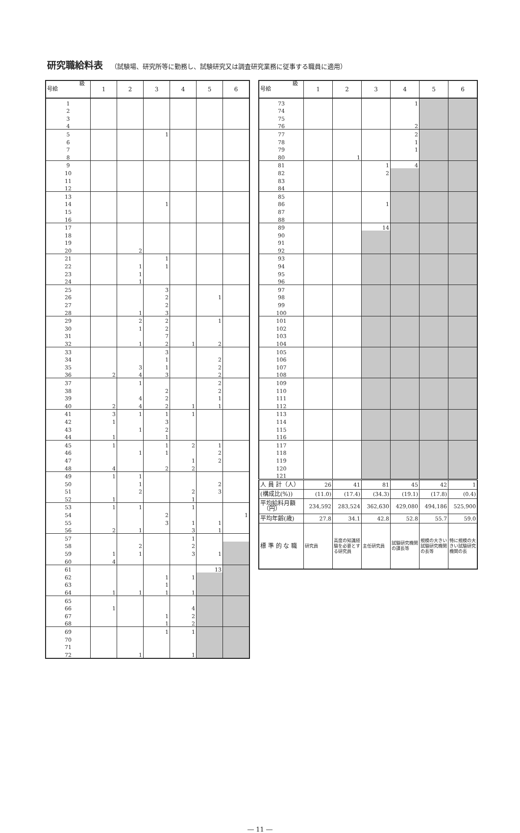研究職給料表 （試験場、研究所等に勤務し、試験研究又は調査研究業務に従事する職員に適用）
| 級 号給 | 1 | 2 | 3 | 4 | 5 | 6 |
| --- | --- | --- | --- | --- | --- | --- |
| 1 | | | | | | |
| 2 | | | | | | |
| 3 | | | | | | |
| 4 | | | | | | |
| 5 | | | 1 | | | |
| 6 | | | | | | |
| 7 | | | | | | |
| 8 | | | | | | |
| 9 | | | | | | |
| 10 | | | | | | |
| 11 | | | | | | |
| 12 | | | | | | |
| 13 | | | | | | |
| 14 | | | 1 | | | |
| 15 | | | | | | |
| 16 | | | | | | |
| 17 | | | | | | |
| 18 | | | | | | |
| 19 | | | | | | |
| 20 | | 2 | | | | |
| 21 | | | 1 | | | |
| 22 | | 1 | 1 | | | |
| 23 | | 1 | | | | |
| 24 | | 1 | | | | |
| 25 | | | 3 | | | |
| 26 | | | 2 | | 1 | |
| 27 | | | 2 | | | |
| 28 | | 1 | 3 | | | |
| 29 | | 2 | 2 | | 1 | |
| 30 | | 1 | 2 | | | |
| 31 | | | 7 | | | |
| 32 | | 1 | 2 | 1 | 2 | |
| 33 | | | 3 | | | |
| 34 | | | 1 | | 2 | |
| 35 | | 3 | 1 | | 2 | |
| 36 | 2 | 4 | 3 | | 2 | |
| 37 | | 1 | | | 2 | |
| 38 | | | 2 | | 2 | |
| 39 | | 4 | 2 | | 1 | |
| 40 | 2 | 4 | 2 | 1 | 1 | |
| 41 | 3 | 1 | 1 | 1 | | |
| 42 | 1 | | 3 | | | |
| 43 | | 1 | 2 | | | |
| 44 | 1 | | 1 | | | |
| 45 | 1 | | 1 | 2 | 1 | |
| 46 | | 1 | 1 | | 2 | |
| 47 | | | | 1 | 2 | |
| 48 | 4 | | 2 | 2 | | |
| 49 | 1 | 1 | | | | |
| 50 | | 1 | | | 2 | |
| 51 | | 2 | | 2 | 3 | |
| 52 | 1 | | | 1 | | |
| 53 | 1 | 1 | | 1 | | |
| 54 | | | 2 | | | 1 |
| 55 | | | 3 | 1 | 1 | |
| 56 | 2 | 1 | | 3 | 1 | |
| 57 | | | | 1 | | |
| 58 | | 2 | | 2 | | |
| 59 | 1 | 1 | | 3 | 1 | |
| 60 | 4 | | | | | |
| 61 | | | | | 13 | |
| 62 | | | 1 | 1 | | |
| 63 | | | 1 | | | |
| 64 | 1 | 1 | 1 | 1 | | |
| 65 | | | | | | |
| 66 | 1 | | | 4 | | |
| 67 | | | 1 | 2 | | |
| 68 | | | 1 | 2 | | |
| 69 | | | 1 | 1 | | |
| 70 | | | | | | |
| 71 | | | | | | |
| 72 | | 1 | | 1 | | |
| 級 号給 | 1 | 2 | 3 | 4 | 5 | 6 |
| --- | --- | --- | --- | --- | --- | --- |
| 73 | | | | 1 | | |
| 74 | | | | | | |
| 75 | | | | | | |
| 76 | | | | 2 | | |
| 77 | | | | 2 | | |
| 78 | | | | 1 | | |
| 79 | | | | 1 | | |
| 80 | | 1 | | | | |
| 81 | | | 1 | 4 | | |
| 82 | | | 2 | | | |
| 83 | | | | | | |
| 84 | | | | | | |
| 85 | | | | | | |
| 86 | | | 1 | | | |
| 87 | | | | | | |
| 88 | | | | | | |
| 89 | | | 14 | | | |
| 90 | | | | | | |
| 91 | | | | | | |
| 92 | | | | | | |
| 93 | | | | | | |
| 94 | | | | | | |
| 95 | | | | | | |
| 96 | | | | | | |
| 97 | | | | | | |
| 98 | | | | | | |
| 99 | | | | | | |
| 100 | | | | | | |
| 101 | | | | | | |
| 102 | | | | | | |
| 103 | | | | | | |
| 104 | | | | | | |
| 105 | | | | | | |
| 106 | | | | | | |
| 107 | | | | | | |
| 108 | | | | | | |
| 109 | | | | | | |
| 110 | | | | | | |
| 111 | | | | | | |
| 112 | | | | | | |
| 113 | | | | | | |
| 114 | | | | | | |
| 115 | | | | | | |
| 116 | | | | | | |
| 117 | | | | | | |
| 118 | | | | | | |
| 119 | | | | | | |
| 120 | | | | | | |
| 121 | | | | | | |
| 人 員 計（人） | 26 | 41 | 81 | 45 | 42 | 1 |
| (構成比(%)) | (11.0) | (17.4) | (34.3) | (19.1) | (17.8) | (0.4) |
| 平均給料月額 （円） | 234,592 | 283,524 | 362,630 | 429,080 | 494,186 | 525,900 |
| 平均年齢(歳) | 27.8 | 34.1 | 42.8 | 52.8 | 55.7 | 59.0 |
| 標 準 的 な 職 | 研究員 | 高度の知識経験を必要とする研究員 | 主任研究員 | 試験研究機関の課長等 | 規模の大きい試験研究機関の長等 | 特に規模の大きい試験研究機関の長 |
― 11 ―